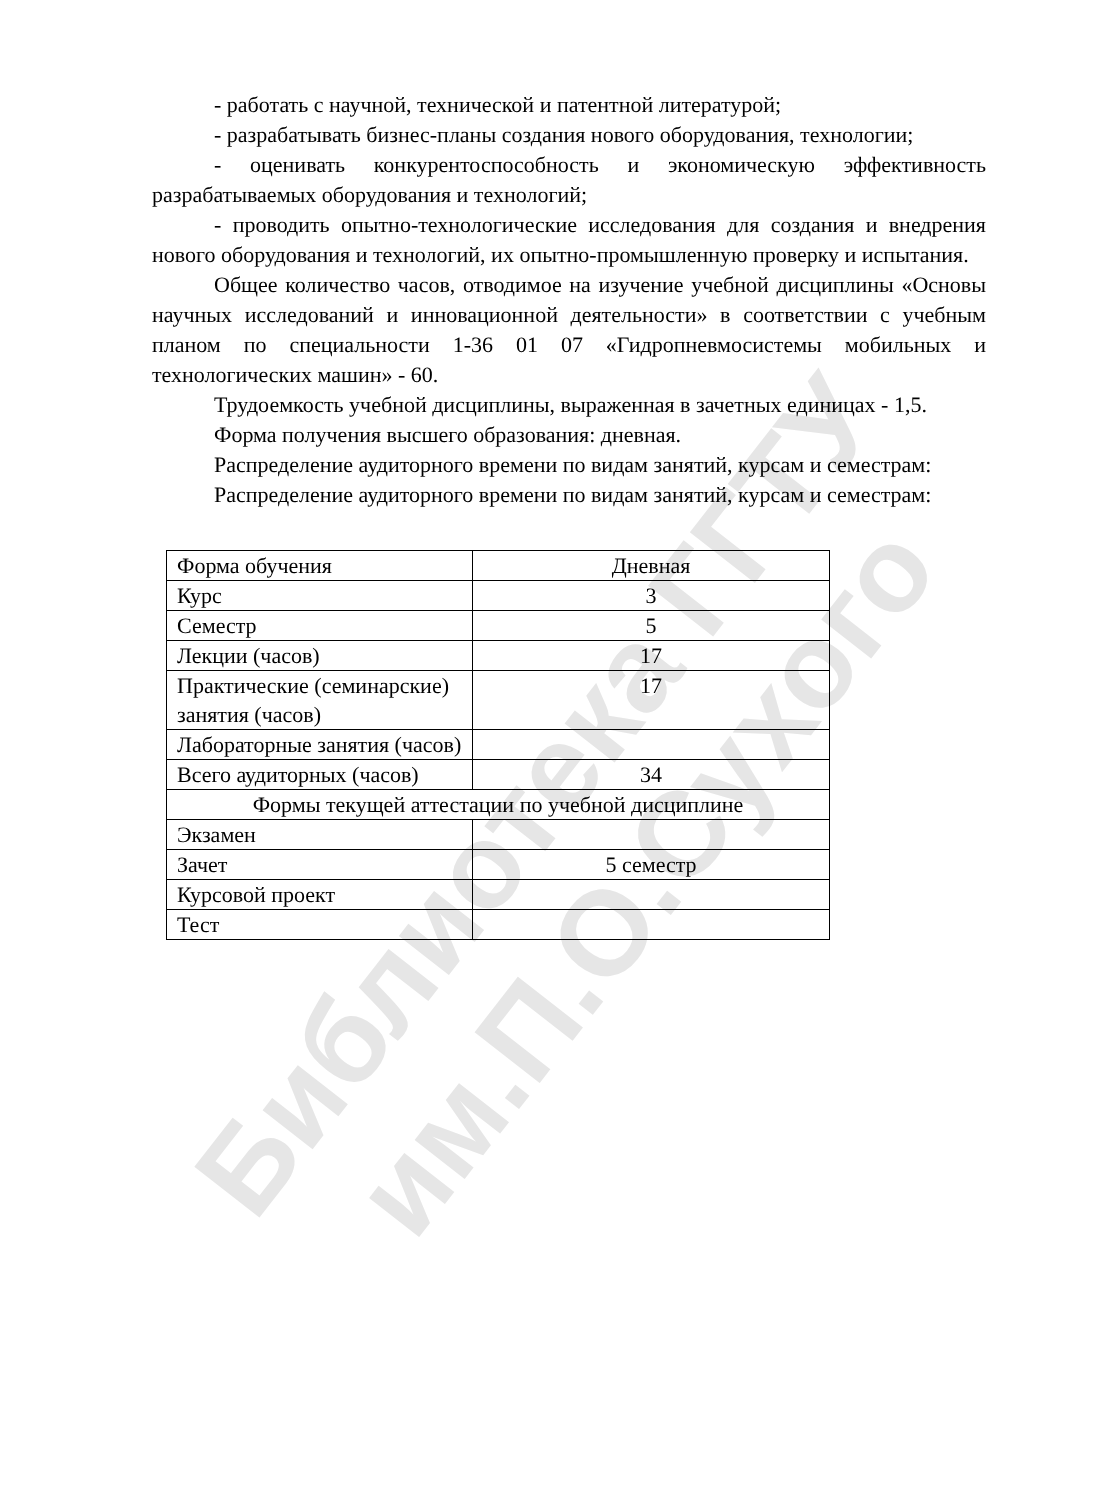Библиотека ГГТУ им.П.О.Сухого
- работать с научной, технической и патентной литературой;
- разрабатывать бизнес-планы создания нового оборудования, технологии;
- оценивать конкурентоспособность и экономическую эффективность разрабатываемых оборудования и технологий;
- проводить опытно-технологические исследования для создания и внедрения нового оборудования и технологий, их опытно-промышленную проверку и испытания.
Общее количество часов, отводимое на изучение учебной дисциплины «Основы научных исследований и инновационной деятельности» в соответствии с учебным планом по специальности 1-36 01 07 «Гидропневмосистемы мобильных и технологических машин» - 60.
Трудоемкость учебной дисциплины, выраженная в зачетных единицах - 1,5.
Форма получения высшего образования: дневная.
Распределение аудиторного времени по видам занятий, курсам и семестрам:
Распределение аудиторного времени по видам занятий, курсам и семестрам:
| Форма обучения | Дневная |
| Курс | 3 |
| Семестр | 5 |
| Лекции (часов) | 17 |
| Практические (семинарские) занятия (часов) | 17 |
| Лабораторные занятия (часов) | |
| Всего аудиторных (часов) | 34 |
| Формы текущей аттестации по учебной дисциплине | |
| Экзамен | |
| Зачет | 5 семестр |
| Курсовой проект | |
| Тест | |